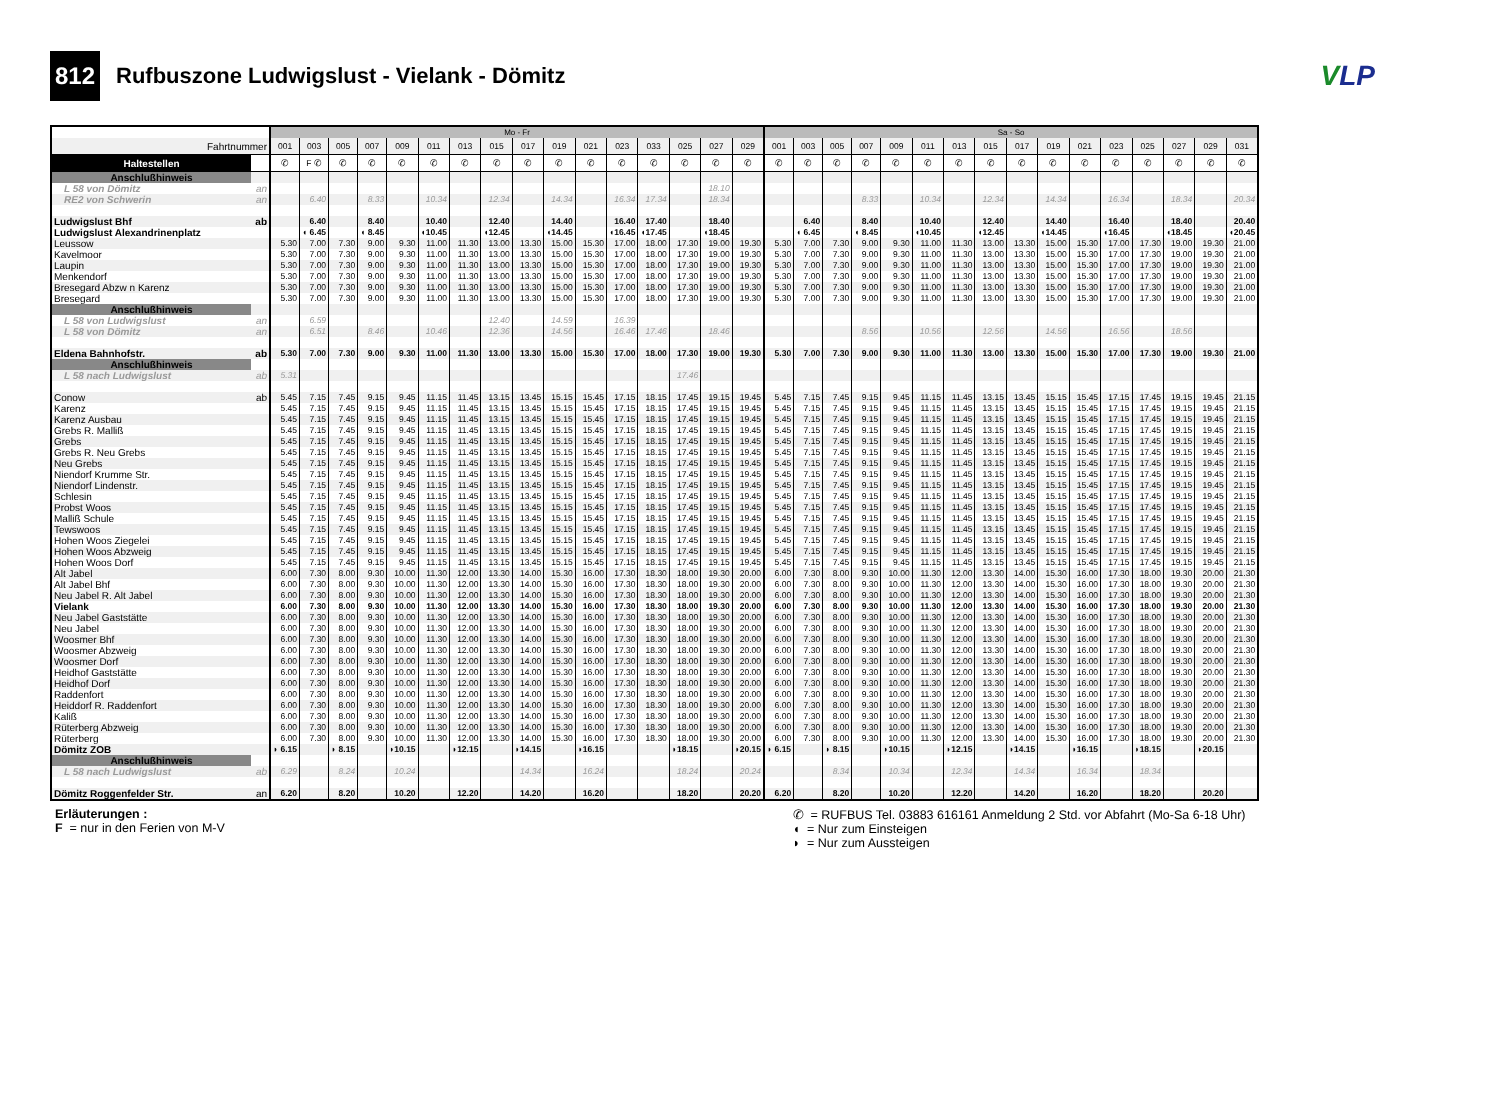812
Rufbuszone Ludwigslust - Vielank - Dömitz
VLP
| | | Mo - Fr | | | | | | | | | | | | | | | | Sa - So | | | | | | | | | | | | | | | |
| --- | --- | --- | --- | --- | --- | --- | --- | --- | --- | --- | --- | --- | --- | --- | --- | --- | --- | --- | --- | --- | --- | --- | --- | --- | --- | --- | --- | --- | --- | --- | --- | --- | --- |
| Fahrtnummer | | 001 | 003 | 005 | 007 | 009 | 011 | 013 | 015 | 017 | 019 | 021 | 023 | 033 | 025 | 027 | 029 | 001 | 003 | 005 | 007 | 009 | 011 | 013 | 015 | 017 | 019 | 021 | 023 | 025 | 027 | 029 | 031 |
| Haltestellen | | ✆ | F ✆ | ✆ | ✆ | ✆ | ✆ | ✆ | ✆ | ✆ | ✆ | ✆ | ✆ | ✆ | ✆ | ✆ | ✆ | ✆ | ✆ | ✆ | ✆ | ✆ | ✆ | ✆ | ✆ | ✆ | ✆ | ✆ | ✆ | ✆ | ✆ | ✆ | ✆ |
| Anschlußhinweis | | | | | | | | | | | | | | | | | | | | | | | | | | | | | | | | | |
| L 58 von Dömitz | an | | | | | | | | | | | | | | | 18.10 | | | | | | | | | | | | | | | | | |
| RE2 von Schwerin | an | | 6.40 | | 8.33 | | 10.34 | | 12.34 | | 14.34 | | 16.34 | 17.34 | | 18.34 | | | | | 8.33 | | 10.34 | | 12.34 | | 14.34 | | 16.34 | | 18.34 | | 20.34 |
| Ludwigslust Bhf | ab | | 6.40 | | 8.40 | | 10.40 | | 12.40 | | 14.40 | | 16.40 | 17.40 | | 18.40 | | | 6.40 | | 8.40 | | 10.40 | | 12.40 | | 14.40 | | 16.40 | | 18.40 | | 20.40 |
| Ludwigslust Alexandrinenplatz | | | ◖ 6.45 | | ◖ 8.45 | | ◖10.45 | | ◖12.45 | | ◖14.45 | | ◖16.45 | ◖17.45 | | ◖18.45 | | | ◖ 6.45 | | ◖ 8.45 | | ◖10.45 | | ◖12.45 | | ◖14.45 | | ◖16.45 | | ◖18.45 | | ◖20.45 |
| Leussow | | 5.30 | 7.00 | 7.30 | 9.00 | 9.30 | 11.00 | 11.30 | 13.00 | 13.30 | 15.00 | 15.30 | 17.00 | 18.00 | 17.30 | 19.00 | 19.30 | 5.30 | 7.00 | 7.30 | 9.00 | 9.30 | 11.00 | 11.30 | 13.00 | 13.30 | 15.00 | 15.30 | 17.00 | 17.30 | 19.00 | 19.30 | 21.00 |
| Kavelmoor | | 5.30 | 7.00 | 7.30 | 9.00 | 9.30 | 11.00 | 11.30 | 13.00 | 13.30 | 15.00 | 15.30 | 17.00 | 18.00 | 17.30 | 19.00 | 19.30 | 5.30 | 7.00 | 7.30 | 9.00 | 9.30 | 11.00 | 11.30 | 13.00 | 13.30 | 15.00 | 15.30 | 17.00 | 17.30 | 19.00 | 19.30 | 21.00 |
| Laupin | | 5.30 | 7.00 | 7.30 | 9.00 | 9.30 | 11.00 | 11.30 | 13.00 | 13.30 | 15.00 | 15.30 | 17.00 | 18.00 | 17.30 | 19.00 | 19.30 | 5.30 | 7.00 | 7.30 | 9.00 | 9.30 | 11.00 | 11.30 | 13.00 | 13.30 | 15.00 | 15.30 | 17.00 | 17.30 | 19.00 | 19.30 | 21.00 |
| Menkendorf | | 5.30 | 7.00 | 7.30 | 9.00 | 9.30 | 11.00 | 11.30 | 13.00 | 13.30 | 15.00 | 15.30 | 17.00 | 18.00 | 17.30 | 19.00 | 19.30 | 5.30 | 7.00 | 7.30 | 9.00 | 9.30 | 11.00 | 11.30 | 13.00 | 13.30 | 15.00 | 15.30 | 17.00 | 17.30 | 19.00 | 19.30 | 21.00 |
| Bresegard Abzw n Karenz | | 5.30 | 7.00 | 7.30 | 9.00 | 9.30 | 11.00 | 11.30 | 13.00 | 13.30 | 15.00 | 15.30 | 17.00 | 18.00 | 17.30 | 19.00 | 19.30 | 5.30 | 7.00 | 7.30 | 9.00 | 9.30 | 11.00 | 11.30 | 13.00 | 13.30 | 15.00 | 15.30 | 17.00 | 17.30 | 19.00 | 19.30 | 21.00 |
| Bresegard | | 5.30 | 7.00 | 7.30 | 9.00 | 9.30 | 11.00 | 11.30 | 13.00 | 13.30 | 15.00 | 15.30 | 17.00 | 18.00 | 17.30 | 19.00 | 19.30 | 5.30 | 7.00 | 7.30 | 9.00 | 9.30 | 11.00 | 11.30 | 13.00 | 13.30 | 15.00 | 15.30 | 17.00 | 17.30 | 19.00 | 19.30 | 21.00 |
| Anschlußhinweis | | | | | | | | | | | | | | | | | | | | | | | | | | | | | | | | | |
| L 58 von Ludwigslust | an | | 6.59 | | | | | | 12.40 | | 14.59 | | 16.39 | | | | | | | | | | | | | | | | | | | | |
| L 58 von Dömitz | an | | 6.51 | | 8.46 | | 10.46 | | 12.36 | | 14.56 | | 16.46 | 17.46 | | 18.46 | | | | | 8.56 | | 10.56 | | 12.56 | | 14.56 | | 16.56 | | 18.56 | | |
| Eldena Bahnhofstr. | ab | 5.30 | 7.00 | 7.30 | 9.00 | 9.30 | 11.00 | 11.30 | 13.00 | 13.30 | 15.00 | 15.30 | 17.00 | 18.00 | 17.30 | 19.00 | 19.30 | 5.30 | 7.00 | 7.30 | 9.00 | 9.30 | 11.00 | 11.30 | 13.00 | 13.30 | 15.00 | 15.30 | 17.00 | 17.30 | 19.00 | 19.30 | 21.00 |
| Anschlußhinweis | | | | | | | | | | | | | | | | | | | | | | | | | | | | | | | | | |
| L 58 nach Ludwigslust | ab | 5.31 | | | | | | | | | | | | | 17.46 | | | | | | | | | | | | | | | | | | |
| Conow | ab | 5.45 | 7.15 | 7.45 | 9.15 | 9.45 | 11.15 | 11.45 | 13.15 | 13.45 | 15.15 | 15.45 | 17.15 | 18.15 | 17.45 | 19.15 | 19.45 | 5.45 | 7.15 | 7.45 | 9.15 | 9.45 | 11.15 | 11.45 | 13.15 | 13.45 | 15.15 | 15.45 | 17.15 | 17.45 | 19.15 | 19.45 | 21.15 |
| Karenz | | 5.45 | 7.15 | 7.45 | 9.15 | 9.45 | 11.15 | 11.45 | 13.15 | 13.45 | 15.15 | 15.45 | 17.15 | 18.15 | 17.45 | 19.15 | 19.45 | 5.45 | 7.15 | 7.45 | 9.15 | 9.45 | 11.15 | 11.45 | 13.15 | 13.45 | 15.15 | 15.45 | 17.15 | 17.45 | 19.15 | 19.45 | 21.15 |
| Karenz Ausbau | | 5.45 | 7.15 | 7.45 | 9.15 | 9.45 | 11.15 | 11.45 | 13.15 | 13.45 | 15.15 | 15.45 | 17.15 | 18.15 | 17.45 | 19.15 | 19.45 | 5.45 | 7.15 | 7.45 | 9.15 | 9.45 | 11.15 | 11.45 | 13.15 | 13.45 | 15.15 | 15.45 | 17.15 | 17.45 | 19.15 | 19.45 | 21.15 |
| Grebs R. Malliß | | 5.45 | 7.15 | 7.45 | 9.15 | 9.45 | 11.15 | 11.45 | 13.15 | 13.45 | 15.15 | 15.45 | 17.15 | 18.15 | 17.45 | 19.15 | 19.45 | 5.45 | 7.15 | 7.45 | 9.15 | 9.45 | 11.15 | 11.45 | 13.15 | 13.45 | 15.15 | 15.45 | 17.15 | 17.45 | 19.15 | 19.45 | 21.15 |
| Grebs | | 5.45 | 7.15 | 7.45 | 9.15 | 9.45 | 11.15 | 11.45 | 13.15 | 13.45 | 15.15 | 15.45 | 17.15 | 18.15 | 17.45 | 19.15 | 19.45 | 5.45 | 7.15 | 7.45 | 9.15 | 9.45 | 11.15 | 11.45 | 13.15 | 13.45 | 15.15 | 15.45 | 17.15 | 17.45 | 19.15 | 19.45 | 21.15 |
| Grebs R. Neu Grebs | | 5.45 | 7.15 | 7.45 | 9.15 | 9.45 | 11.15 | 11.45 | 13.15 | 13.45 | 15.15 | 15.45 | 17.15 | 18.15 | 17.45 | 19.15 | 19.45 | 5.45 | 7.15 | 7.45 | 9.15 | 9.45 | 11.15 | 11.45 | 13.15 | 13.45 | 15.15 | 15.45 | 17.15 | 17.45 | 19.15 | 19.45 | 21.15 |
| Neu Grebs | | 5.45 | 7.15 | 7.45 | 9.15 | 9.45 | 11.15 | 11.45 | 13.15 | 13.45 | 15.15 | 15.45 | 17.15 | 18.15 | 17.45 | 19.15 | 19.45 | 5.45 | 7.15 | 7.45 | 9.15 | 9.45 | 11.15 | 11.45 | 13.15 | 13.45 | 15.15 | 15.45 | 17.15 | 17.45 | 19.15 | 19.45 | 21.15 |
| Niendorf Krumme Str. | | 5.45 | 7.15 | 7.45 | 9.15 | 9.45 | 11.15 | 11.45 | 13.15 | 13.45 | 15.15 | 15.45 | 17.15 | 18.15 | 17.45 | 19.15 | 19.45 | 5.45 | 7.15 | 7.45 | 9.15 | 9.45 | 11.15 | 11.45 | 13.15 | 13.45 | 15.15 | 15.45 | 17.15 | 17.45 | 19.15 | 19.45 | 21.15 |
| Niendorf Lindenstr. | | 5.45 | 7.15 | 7.45 | 9.15 | 9.45 | 11.15 | 11.45 | 13.15 | 13.45 | 15.15 | 15.45 | 17.15 | 18.15 | 17.45 | 19.15 | 19.45 | 5.45 | 7.15 | 7.45 | 9.15 | 9.45 | 11.15 | 11.45 | 13.15 | 13.45 | 15.15 | 15.45 | 17.15 | 17.45 | 19.15 | 19.45 | 21.15 |
| Schlesin | | 5.45 | 7.15 | 7.45 | 9.15 | 9.45 | 11.15 | 11.45 | 13.15 | 13.45 | 15.15 | 15.45 | 17.15 | 18.15 | 17.45 | 19.15 | 19.45 | 5.45 | 7.15 | 7.45 | 9.15 | 9.45 | 11.15 | 11.45 | 13.15 | 13.45 | 15.15 | 15.45 | 17.15 | 17.45 | 19.15 | 19.45 | 21.15 |
| Probst Woos | | 5.45 | 7.15 | 7.45 | 9.15 | 9.45 | 11.15 | 11.45 | 13.15 | 13.45 | 15.15 | 15.45 | 17.15 | 18.15 | 17.45 | 19.15 | 19.45 | 5.45 | 7.15 | 7.45 | 9.15 | 9.45 | 11.15 | 11.45 | 13.15 | 13.45 | 15.15 | 15.45 | 17.15 | 17.45 | 19.15 | 19.45 | 21.15 |
| Malliß Schule | | 5.45 | 7.15 | 7.45 | 9.15 | 9.45 | 11.15 | 11.45 | 13.15 | 13.45 | 15.15 | 15.45 | 17.15 | 18.15 | 17.45 | 19.15 | 19.45 | 5.45 | 7.15 | 7.45 | 9.15 | 9.45 | 11.15 | 11.45 | 13.15 | 13.45 | 15.15 | 15.45 | 17.15 | 17.45 | 19.15 | 19.45 | 21.15 |
| Tewswoos | | 5.45 | 7.15 | 7.45 | 9.15 | 9.45 | 11.15 | 11.45 | 13.15 | 13.45 | 15.15 | 15.45 | 17.15 | 18.15 | 17.45 | 19.15 | 19.45 | 5.45 | 7.15 | 7.45 | 9.15 | 9.45 | 11.15 | 11.45 | 13.15 | 13.45 | 15.15 | 15.45 | 17.15 | 17.45 | 19.15 | 19.45 | 21.15 |
| Hohen Woos Ziegelei | | 5.45 | 7.15 | 7.45 | 9.15 | 9.45 | 11.15 | 11.45 | 13.15 | 13.45 | 15.15 | 15.45 | 17.15 | 18.15 | 17.45 | 19.15 | 19.45 | 5.45 | 7.15 | 7.45 | 9.15 | 9.45 | 11.15 | 11.45 | 13.15 | 13.45 | 15.15 | 15.45 | 17.15 | 17.45 | 19.15 | 19.45 | 21.15 |
| Hohen Woos Abzweig | | 5.45 | 7.15 | 7.45 | 9.15 | 9.45 | 11.15 | 11.45 | 13.15 | 13.45 | 15.15 | 15.45 | 17.15 | 18.15 | 17.45 | 19.15 | 19.45 | 5.45 | 7.15 | 7.45 | 9.15 | 9.45 | 11.15 | 11.45 | 13.15 | 13.45 | 15.15 | 15.45 | 17.15 | 17.45 | 19.15 | 19.45 | 21.15 |
| Hohen Woos Dorf | | 5.45 | 7.15 | 7.45 | 9.15 | 9.45 | 11.15 | 11.45 | 13.15 | 13.45 | 15.15 | 15.45 | 17.15 | 18.15 | 17.45 | 19.15 | 19.45 | 5.45 | 7.15 | 7.45 | 9.15 | 9.45 | 11.15 | 11.45 | 13.15 | 13.45 | 15.15 | 15.45 | 17.15 | 17.45 | 19.15 | 19.45 | 21.15 |
| Alt Jabel | | 6.00 | 7.30 | 8.00 | 9.30 | 10.00 | 11.30 | 12.00 | 13.30 | 14.00 | 15.30 | 16.00 | 17.30 | 18.30 | 18.00 | 19.30 | 20.00 | 6.00 | 7.30 | 8.00 | 9.30 | 10.00 | 11.30 | 12.00 | 13.30 | 14.00 | 15.30 | 16.00 | 17.30 | 18.00 | 19.30 | 20.00 | 21.30 |
| Alt Jabel Bhf | | 6.00 | 7.30 | 8.00 | 9.30 | 10.00 | 11.30 | 12.00 | 13.30 | 14.00 | 15.30 | 16.00 | 17.30 | 18.30 | 18.00 | 19.30 | 20.00 | 6.00 | 7.30 | 8.00 | 9.30 | 10.00 | 11.30 | 12.00 | 13.30 | 14.00 | 15.30 | 16.00 | 17.30 | 18.00 | 19.30 | 20.00 | 21.30 |
| Neu Jabel R. Alt Jabel | | 6.00 | 7.30 | 8.00 | 9.30 | 10.00 | 11.30 | 12.00 | 13.30 | 14.00 | 15.30 | 16.00 | 17.30 | 18.30 | 18.00 | 19.30 | 20.00 | 6.00 | 7.30 | 8.00 | 9.30 | 10.00 | 11.30 | 12.00 | 13.30 | 14.00 | 15.30 | 16.00 | 17.30 | 18.00 | 19.30 | 20.00 | 21.30 |
| Vielank | | 6.00 | 7.30 | 8.00 | 9.30 | 10.00 | 11.30 | 12.00 | 13.30 | 14.00 | 15.30 | 16.00 | 17.30 | 18.30 | 18.00 | 19.30 | 20.00 | 6.00 | 7.30 | 8.00 | 9.30 | 10.00 | 11.30 | 12.00 | 13.30 | 14.00 | 15.30 | 16.00 | 17.30 | 18.00 | 19.30 | 20.00 | 21.30 |
| Neu Jabel Gaststätte | | 6.00 | 7.30 | 8.00 | 9.30 | 10.00 | 11.30 | 12.00 | 13.30 | 14.00 | 15.30 | 16.00 | 17.30 | 18.30 | 18.00 | 19.30 | 20.00 | 6.00 | 7.30 | 8.00 | 9.30 | 10.00 | 11.30 | 12.00 | 13.30 | 14.00 | 15.30 | 16.00 | 17.30 | 18.00 | 19.30 | 20.00 | 21.30 |
| Neu Jabel | | 6.00 | 7.30 | 8.00 | 9.30 | 10.00 | 11.30 | 12.00 | 13.30 | 14.00 | 15.30 | 16.00 | 17.30 | 18.30 | 18.00 | 19.30 | 20.00 | 6.00 | 7.30 | 8.00 | 9.30 | 10.00 | 11.30 | 12.00 | 13.30 | 14.00 | 15.30 | 16.00 | 17.30 | 18.00 | 19.30 | 20.00 | 21.30 |
| Woosmer Bhf | | 6.00 | 7.30 | 8.00 | 9.30 | 10.00 | 11.30 | 12.00 | 13.30 | 14.00 | 15.30 | 16.00 | 17.30 | 18.30 | 18.00 | 19.30 | 20.00 | 6.00 | 7.30 | 8.00 | 9.30 | 10.00 | 11.30 | 12.00 | 13.30 | 14.00 | 15.30 | 16.00 | 17.30 | 18.00 | 19.30 | 20.00 | 21.30 |
| Woosmer Abzweig | | 6.00 | 7.30 | 8.00 | 9.30 | 10.00 | 11.30 | 12.00 | 13.30 | 14.00 | 15.30 | 16.00 | 17.30 | 18.30 | 18.00 | 19.30 | 20.00 | 6.00 | 7.30 | 8.00 | 9.30 | 10.00 | 11.30 | 12.00 | 13.30 | 14.00 | 15.30 | 16.00 | 17.30 | 18.00 | 19.30 | 20.00 | 21.30 |
| Woosmer Dorf | | 6.00 | 7.30 | 8.00 | 9.30 | 10.00 | 11.30 | 12.00 | 13.30 | 14.00 | 15.30 | 16.00 | 17.30 | 18.30 | 18.00 | 19.30 | 20.00 | 6.00 | 7.30 | 8.00 | 9.30 | 10.00 | 11.30 | 12.00 | 13.30 | 14.00 | 15.30 | 16.00 | 17.30 | 18.00 | 19.30 | 20.00 | 21.30 |
| Heidhof Gaststätte | | 6.00 | 7.30 | 8.00 | 9.30 | 10.00 | 11.30 | 12.00 | 13.30 | 14.00 | 15.30 | 16.00 | 17.30 | 18.30 | 18.00 | 19.30 | 20.00 | 6.00 | 7.30 | 8.00 | 9.30 | 10.00 | 11.30 | 12.00 | 13.30 | 14.00 | 15.30 | 16.00 | 17.30 | 18.00 | 19.30 | 20.00 | 21.30 |
| Heidhof Dorf | | 6.00 | 7.30 | 8.00 | 9.30 | 10.00 | 11.30 | 12.00 | 13.30 | 14.00 | 15.30 | 16.00 | 17.30 | 18.30 | 18.00 | 19.30 | 20.00 | 6.00 | 7.30 | 8.00 | 9.30 | 10.00 | 11.30 | 12.00 | 13.30 | 14.00 | 15.30 | 16.00 | 17.30 | 18.00 | 19.30 | 20.00 | 21.30 |
| Raddenfort | | 6.00 | 7.30 | 8.00 | 9.30 | 10.00 | 11.30 | 12.00 | 13.30 | 14.00 | 15.30 | 16.00 | 17.30 | 18.30 | 18.00 | 19.30 | 20.00 | 6.00 | 7.30 | 8.00 | 9.30 | 10.00 | 11.30 | 12.00 | 13.30 | 14.00 | 15.30 | 16.00 | 17.30 | 18.00 | 19.30 | 20.00 | 21.30 |
| Heiddorf R. Raddenfort | | 6.00 | 7.30 | 8.00 | 9.30 | 10.00 | 11.30 | 12.00 | 13.30 | 14.00 | 15.30 | 16.00 | 17.30 | 18.30 | 18.00 | 19.30 | 20.00 | 6.00 | 7.30 | 8.00 | 9.30 | 10.00 | 11.30 | 12.00 | 13.30 | 14.00 | 15.30 | 16.00 | 17.30 | 18.00 | 19.30 | 20.00 | 21.30 |
| Kaliß | | 6.00 | 7.30 | 8.00 | 9.30 | 10.00 | 11.30 | 12.00 | 13.30 | 14.00 | 15.30 | 16.00 | 17.30 | 18.30 | 18.00 | 19.30 | 20.00 | 6.00 | 7.30 | 8.00 | 9.30 | 10.00 | 11.30 | 12.00 | 13.30 | 14.00 | 15.30 | 16.00 | 17.30 | 18.00 | 19.30 | 20.00 | 21.30 |
| Rüterberg Abzweig | | 6.00 | 7.30 | 8.00 | 9.30 | 10.00 | 11.30 | 12.00 | 13.30 | 14.00 | 15.30 | 16.00 | 17.30 | 18.30 | 18.00 | 19.30 | 20.00 | 6.00 | 7.30 | 8.00 | 9.30 | 10.00 | 11.30 | 12.00 | 13.30 | 14.00 | 15.30 | 16.00 | 17.30 | 18.00 | 19.30 | 20.00 | 21.30 |
| Rüterberg | | 6.00 | 7.30 | 8.00 | 9.30 | 10.00 | 11.30 | 12.00 | 13.30 | 14.00 | 15.30 | 16.00 | 17.30 | 18.30 | 18.00 | 19.30 | 20.00 | 6.00 | 7.30 | 8.00 | 9.30 | 10.00 | 11.30 | 12.00 | 13.30 | 14.00 | 15.30 | 16.00 | 17.30 | 18.00 | 19.30 | 20.00 | 21.30 |
| Dömitz ZOB | | ◗ 6.15 | | ◗ 8.15 | | ◗10.15 | | ◗12.15 | | ◗14.15 | | ◗16.15 | | | ◗18.15 | | ◗20.15 | ◗ 6.15 | | ◗ 8.15 | | ◗10.15 | | ◗12.15 | | ◗14.15 | | ◗16.15 | | ◗18.15 | | ◗20.15 | |
| Anschlußhinweis | | | | | | | | | | | | | | | | | | | | | | | | | | | | | | | | | |
| L 58 nach Ludwigslust | ab | 6.29 | | 8.24 | | 10.24 | | | | 14.34 | | 16.24 | | | 18.24 | | 20.24 | | | 8.34 | | 10.34 | | 12.34 | | 14.34 | | 16.34 | | 18.34 | | | |
| Dömitz Roggenfelder Str. | an | 6.20 | | 8.20 | | 10.20 | | 12.20 | | 14.20 | | 16.20 | | | 18.20 | | 20.20 | 6.20 | | 8.20 | | 10.20 | | 12.20 | | 14.20 | | 16.20 | | 18.20 | | 20.20 | |
Erläuterungen :
F = nur in den Ferien von M-V
✆ = RUFBUS Tel. 03883 616161 Anmeldung 2 Std. vor Abfahrt (Mo-Sa 6-18 Uhr)
◖ = Nur zum Einsteigen
◗ = Nur zum Aussteigen